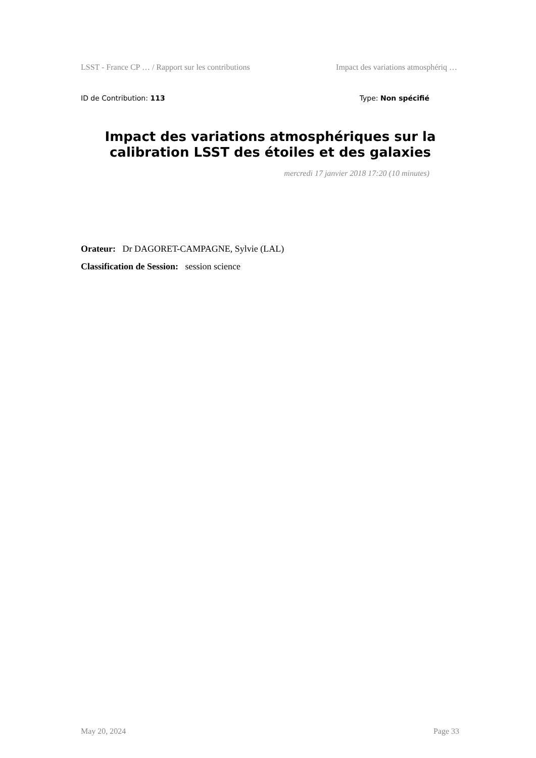LSST - France CP … / Rapport sur les contributions Impact des variations atmosphériq …
ID de Contribution: 113 Type: Non spécifié
Impact des variations atmosphériques sur la calibration LSST des étoiles et des galaxies
mercredi 17 janvier 2018 17:20 (10 minutes)
Orateur: Dr DAGORET-CAMPAGNE, Sylvie (LAL)
Classification de Session: session science
May 20, 2024 Page 33